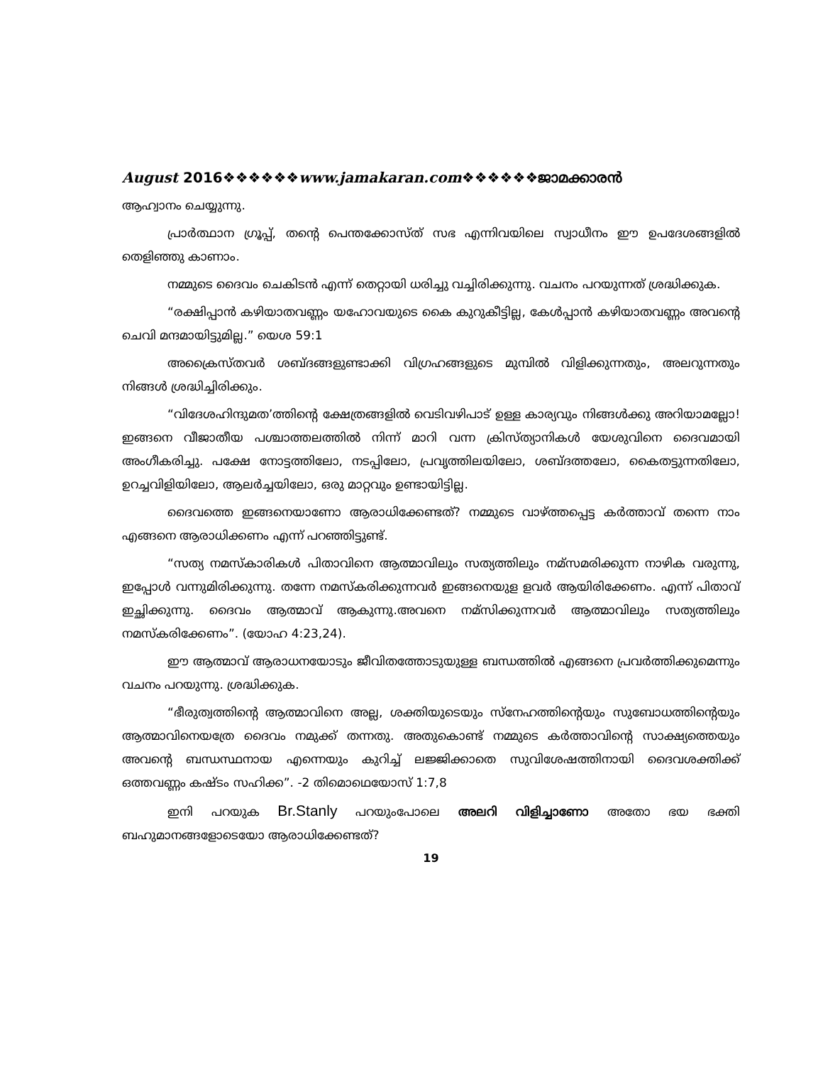August 2016❖❖❖❖❖❖www.jamakaran.com❖❖❖❖❖❖ജാമക്കാരൻ
ആഹ്വാനം ചെയ്യുന്നു.
പ്രാർത്ഥാന ഗ്രൂപ്പ്, തന്റെ പെന്തക്കോസ്ത് സഭ എന്നിവയിലെ സ്വാധീനം ഈ ഉപദേശങ്ങളിൽ തെളിഞ്ഞു കാണാം.
നമ്മുടെ ദൈവം ചെകിടൻ എന്ന് തെറ്റായി ധരിച്ചു വച്ചിരിക്കുന്നു. വചനം പറയുന്നത് ശ്രദ്ധിക്കുക.
“രക്ഷിപ്പാൻ കഴിയാതവണ്ണം യഹോവയുടെ കൈ കുറുകീട്ടില്ല, കേൾപ്പാൻ കഴിയാതവണ്ണം അവന്റെ ചെവി മന്ദമായിട്ടുമില്ല.” യെശ 59:1
അക്രൈസ്തവർ ശബ്ദങ്ങളുണ്ടാക്കി വിഗ്രഹങ്ങളുടെ മുമ്പിൽ വിളിക്കുന്നതും, അലറുന്നതും നിങ്ങൾ ശ്രദ്ധിച്ചിരിക്കും.
“വിദേശഹിന്ദുമത’ത്തിന്റെ ക്ഷേത്രങ്ങളിൽ വെടിവഴിപാട് ഉള്ള കാര്യവും നിങ്ങൾക്കു അറിയാമല്ലോ!ഇങ്ങനെ വീജാതീയ പശ്ചാത്തലത്തിൽ നിന്ന് മാറി വന്ന ക്രിസ്ത്യാനികൾ യേശുവിനെ ദൈവമായി അംഗീകരിച്ചു. പക്ഷേ നോട്ടത്തിലോ, നടപ്പിലോ, പ്രവൃത്തിലയിലോ, ശബ്ദത്തലോ, കൈതട്ടുന്നതിലോ, ഉറച്ചവിളിയിലോ, ആലർച്ചയിലോ, ഒരു മാറ്റവും ഉണ്ടായിട്ടില്ല.
ദൈവത്തെ ഇങ്ങനെയാണോ ആരാധിക്കേണ്ടത്? നമ്മുടെ വാഴ്ത്തപ്പെട്ട കർത്താവ് തന്നെ നാം എങ്ങനെ ആരാധിക്കണം എന്ന് പറഞ്ഞിട്ടുണ്ട്.
“സത്യ നമസ്കാരികൾ പിതാവിനെ ആത്മാവിലും സത്യത്തിലും നമ്സമരിക്കുന്ന നാഴിക വരുന്നു, ഇപ്പോൾ വന്നുമിരിക്കുന്നു. തന്നേ നമസ്കരിക്കുന്നവർ ഇങ്ങനെയുള ളവർ ആയിരിക്കേണം. എന്ന് പിതാവ് ഇച്ഛിക്കുന്നു. ദൈവം ആത്മാവ് ആകുന്നു.അവനെ നമ്സിക്കുന്നവർ ആത്മാവിലും സത്യത്തിലും നമസ്കരിക്കേണം”. (യോഹ 4:23,24).
ഈ ആത്മാവ് ആരാധനയോടും ജീവിതത്തോടുയുള്ള ബന്ധത്തിൽ എങ്ങനെ പ്രവർത്തിക്കുമെന്നും വചനം പറയുന്നു. ശ്രദ്ധിക്കുക.
“ഭീരുത്വത്തിന്റെ ആത്മാവിനെ അല്ല, ശക്തിയുടെയും സ്നേഹത്തിന്റെയും സുബോധത്തിന്റെയും ആത്മാവിനെയത്രേ ദൈവം നമുക്ക് തന്നതു. അതുകൊണ്ട് നമ്മുടെ കർത്താവിന്റെ സാക്ഷ്യത്തെയും അവന്റെ ബന്ധസ്ഥനായ എന്നെയും കുറിച്ച് ലജ്ജിക്കാതെ സുവിശേഷത്തിനായി ദൈവശക്തിക്ക് ഒത്തവണ്ണം കഷ്ടം സഹിക്ക”. -2 തിമൊഥെയോസ് 1:7,8
ഇനി പറയുക Br.Stanly പറയുംപോലെ അലറി വിളിച്ചാണോ അതോ ഭയ ഭക്തി ബഹുമാനങ്ങളോടെയോ ആരാധിക്കേണ്ടത്?
19